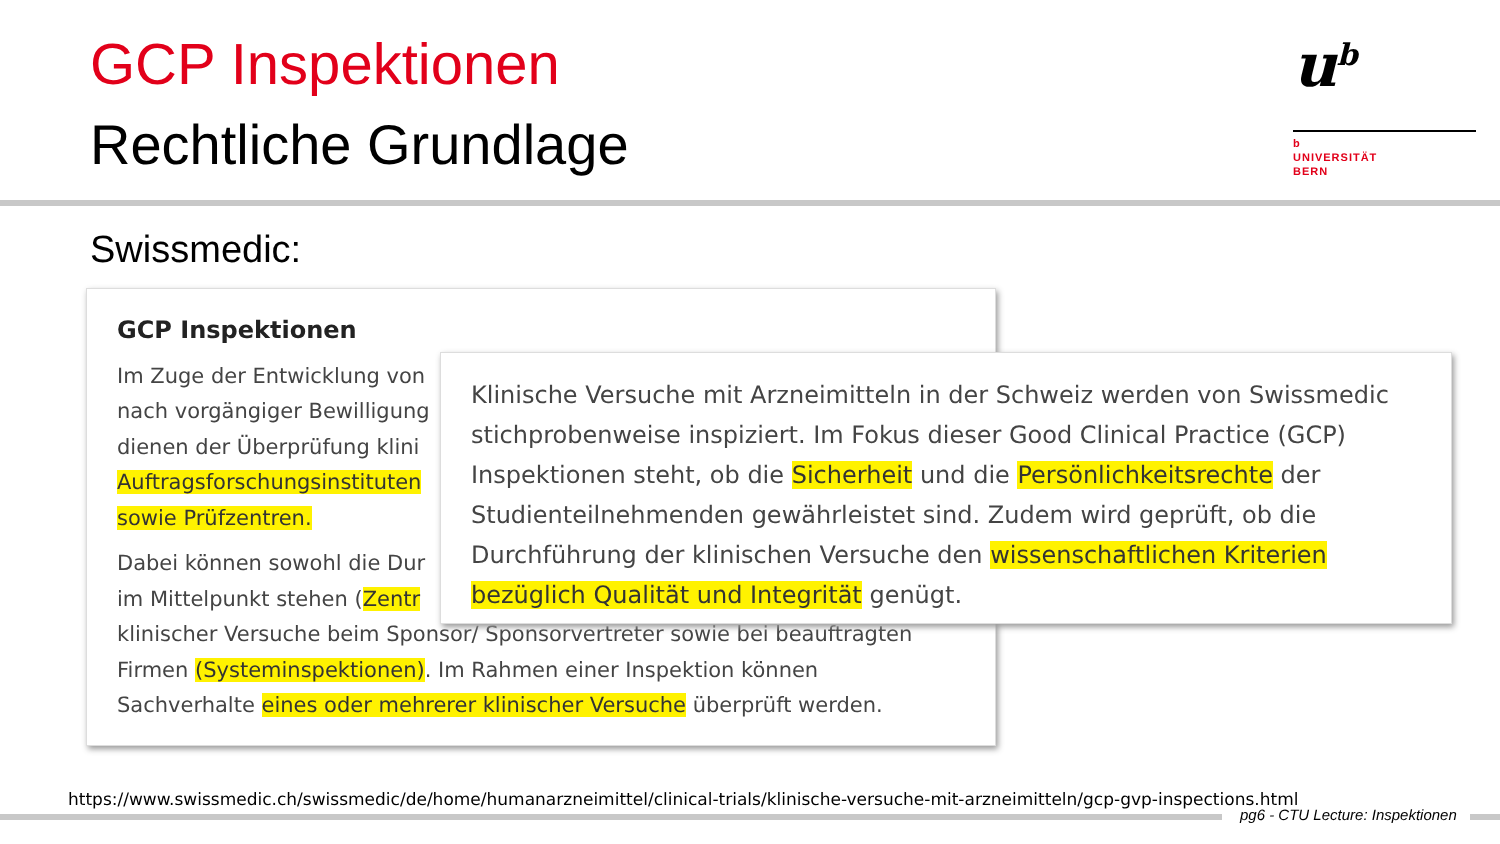GCP Inspektionen
Rechtliche Grundlage
u<sup>b</sup>
b
UNIVERSITÄT
BERN
Swissmedic:
GCP Inspektionen
Im Zuge der Entwicklung von
nach vorgängiger Bewilligung
dienen der Überprüfung klini
Auftragsforschungsinstituten
sowie Prüfzentren.
Dabei können sowohl die Dur
im Mittelpunkt stehen (Zentr
klinischer Versuche beim Sponsor/ Sponsorvertreter sowie bei beauftragten
Firmen (Systeminspektionen). Im Rahmen einer Inspektion können
Sachverhalte eines oder mehrerer klinischer Versuche überprüft werden.
Klinische Versuche mit Arzneimitteln in der Schweiz werden von Swissmedic stichprobenweise inspiziert. Im Fokus dieser Good Clinical Practice (GCP) Inspektionen steht, ob die Sicherheit und die Persönlichkeitsrechte der Studienteilnehmenden gewährleistet sind. Zudem wird geprüft, ob die Durchführung der klinischen Versuche den wissenschaftlichen Kriterien bezüglich Qualität und Integrität genügt.
https://www.swissmedic.ch/swissmedic/de/home/humanarzneimittel/clinical-trials/klinische-versuche-mit-arzneimitteln/gcp-gvp-inspections.html
pg6 - CTU Lecture: Inspektionen